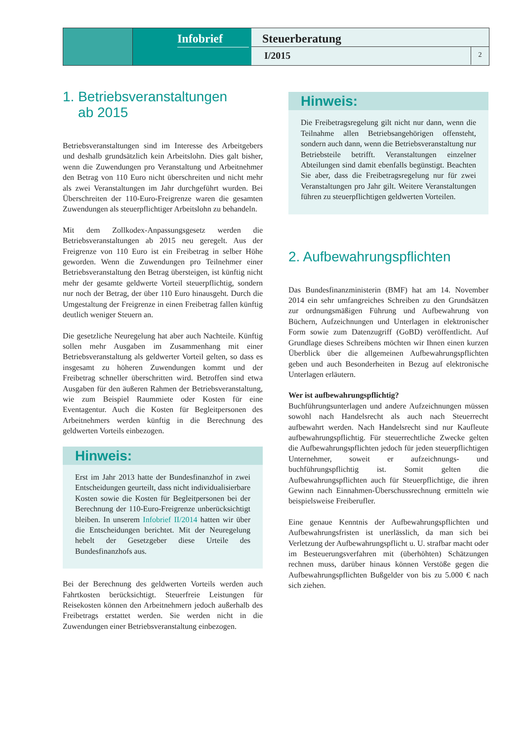Infobrief
Steuerberatung
I/2015
2
1. Betriebsveranstaltungen
ab 2015
Betriebsveranstaltungen sind im Interesse des Arbeitgebers und deshalb grundsätzlich kein Arbeitslohn. Dies galt bisher, wenn die Zuwendungen pro Veranstaltung und Arbeitnehmer den Betrag von 110 Euro nicht überschreiten und nicht mehr als zwei Veranstaltungen im Jahr durchgeführt wurden. Bei Überschreiten der 110-Euro-Freigrenze waren die gesamten Zuwendungen als steuerpflichtiger Arbeitslohn zu behandeln.
Mit dem Zollkodex-Anpassungsgesetz werden die Betriebsveranstaltungen ab 2015 neu geregelt. Aus der Freigrenze von 110 Euro ist ein Freibetrag in selber Höhe geworden. Wenn die Zuwendungen pro Teilnehmer einer Betriebsveranstaltung den Betrag übersteigen, ist künftig nicht mehr der gesamte geldwerte Vorteil steuerpflichtig, sondern nur noch der Betrag, der über 110 Euro hinausgeht. Durch die Umgestaltung der Freigrenze in einen Freibetrag fallen künftig deutlich weniger Steuern an.
Die gesetzliche Neuregelung hat aber auch Nachteile. Künftig sollen mehr Ausgaben im Zusammenhang mit einer Betriebsveranstaltung als geldwerter Vorteil gelten, so dass es insgesamt zu höheren Zuwendungen kommt und der Freibetrag schneller überschritten wird. Betroffen sind etwa Ausgaben für den äußeren Rahmen der Betriebsveranstaltung, wie zum Beispiel Raummiete oder Kosten für eine Eventagentur. Auch die Kosten für Begleitpersonen des Arbeitnehmers werden künftig in die Berechnung des geldwerten Vorteils einbezogen.
Hinweis:
Erst im Jahr 2013 hatte der Bundesfinanzhof in zwei Entscheidungen geurteilt, dass nicht individualisierbare Kosten sowie die Kosten für Begleitpersonen bei der Berechnung der 110-Euro-Freigrenze unberücksichtigt bleiben. In unserem Infobrief II/2014 hatten wir über die Entscheidungen berichtet. Mit der Neuregelung hebelt der Gesetzgeber diese Urteile des Bundesfinanzhofs aus.
Bei der Berechnung des geldwerten Vorteils werden auch Fahrtkosten berücksichtigt. Steuerfreie Leistungen für Reisekosten können den Arbeitnehmern jedoch außerhalb des Freibetrags erstattet werden. Sie werden nicht in die Zuwendungen einer Betriebsveranstaltung einbezogen.
Hinweis:
Die Freibetragsregelung gilt nicht nur dann, wenn die Teilnahme allen Betriebsangehörigen offensteht, sondern auch dann, wenn die Betriebsveranstaltung nur Betriebsteile betrifft. Veranstaltungen einzelner Abteilungen sind damit ebenfalls begünstigt. Beachten Sie aber, dass die Freibetragsregelung nur für zwei Veranstaltungen pro Jahr gilt. Weitere Veranstaltungen führen zu steuerpflichtigen geldwerten Vorteilen.
2. Aufbewahrungspflichten
Das Bundesfinanzministerin (BMF) hat am 14. November 2014 ein sehr umfangreiches Schreiben zu den Grundsätzen zur ordnungsmäßigen Führung und Aufbewahrung von Büchern, Aufzeichnungen und Unterlagen in elektronischer Form sowie zum Datenzugriff (GoBD) veröffentlicht. Auf Grundlage dieses Schreibens möchten wir Ihnen einen kurzen Überblick über die allgemeinen Aufbewahrungspflichten geben und auch Besonderheiten in Bezug auf elektronische Unterlagen erläutern.
Wer ist aufbewahrungspflichtig?
Buchführungsunterlagen und andere Aufzeichnungen müssen sowohl nach Handelsrecht als auch nach Steuerrecht aufbewahrt werden. Nach Handelsrecht sind nur Kaufleute aufbewahrungspflichtig. Für steuerrechtliche Zwecke gelten die Aufbewahrungspflichten jedoch für jeden steuerpflichtigen Unternehmer, soweit er aufzeichnungs- und buchführungspflichtig ist. Somit gelten die Aufbewahrungspflichten auch für Steuerpflichtige, die ihren Gewinn nach Einnahmen-Überschussrechnung ermitteln wie beispielsweise Freiberufler.
Eine genaue Kenntnis der Aufbewahrungspflichten und Aufbewahrungsfristen ist unerlässlich, da man sich bei Verletzung der Aufbewahrungspflicht u. U. strafbar macht oder im Besteuerungsverfahren mit (überhöhten) Schätzungen rechnen muss, darüber hinaus können Verstöße gegen die Aufbewahrungspflichten Bußgelder von bis zu 5.000 € nach sich ziehen.